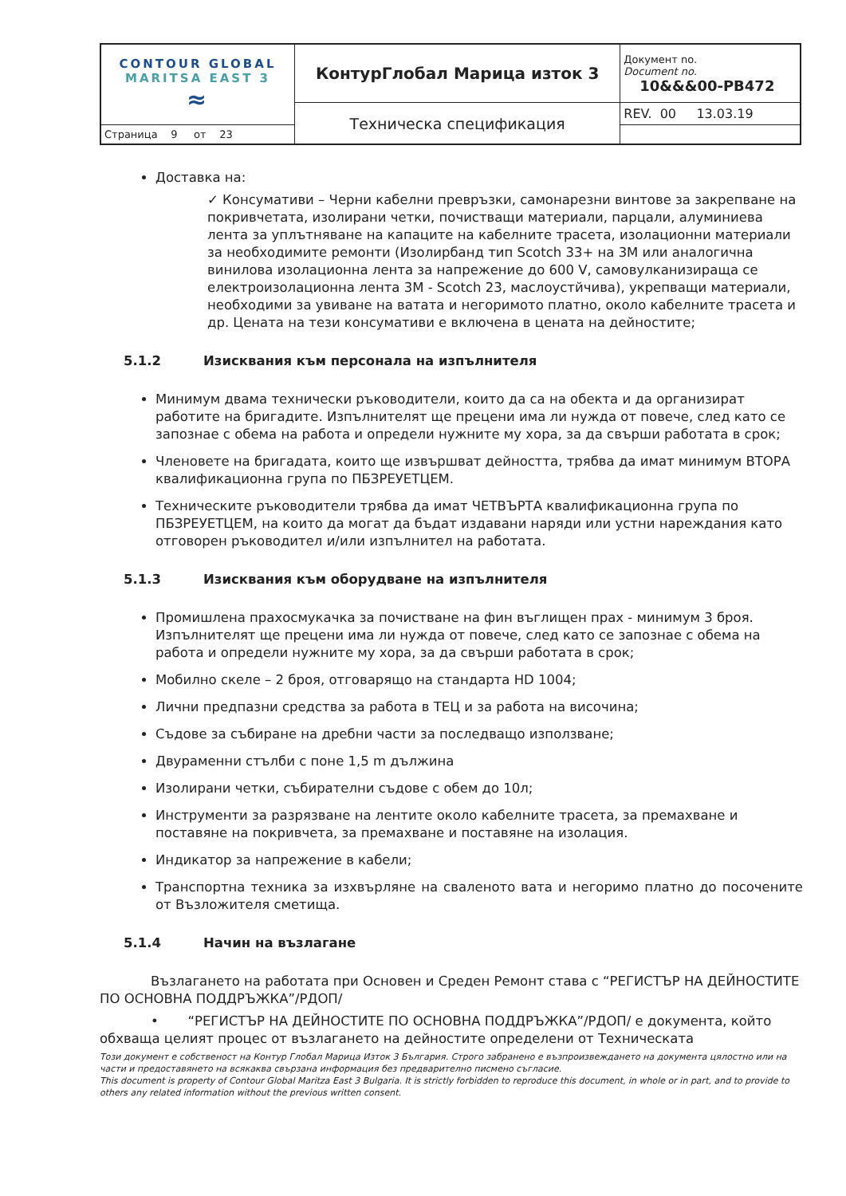| CONTOUR GLOBAL MARITSA EAST 3 ≈ | КонтурГлобал Марица изток 3 | Документ no. Document no. 10&&&00-PB472 |
| | Техническа спецификация | REV. 00 13.03.19 |
| | | Страница 9 от 23 |
Доставка на:
✓ Консумативи – Черни кабелни превръзки, самонарезни винтове за закрепване на покривчетата, изолирани четки, почистващи материали, парцали, алуминиева лента за уплътняване на капаците на кабелните трасета, изолационни материали за необходимите ремонти (Изолирбанд тип Scotch 33+ на 3M или аналогична винилова изолационна лента за напрежение до 600 V, самовулканизираща се електроизолационна лента 3M - Scotch 23, маслоустйчива), укрепващи материали, необходими за увиване на ватата и негоримото платно, около кабелните трасета и др. Цената на тези консумативи е включена в цената на дейностите;
5.1.2 Изисквания към персонала на изпълнителя
Минимум двама технически ръководители, които да са на обекта и да организират работите на бригадите. Изпълнителят ще прецени има ли нужда от повече, след като се запознае с обема на работа и определи нужните му хора, за да свърши работата в срок;
Членовете на бригадата, които ще извършват дейността, трябва да имат минимум ВТОРА квалификационна група по ПБЗРЕУЕТЦЕМ.
Техническите ръководители трябва да имат ЧЕТВЪРТА квалификационна група по ПБЗРЕУЕТЦЕМ, на които да могат да бъдат издавани наряди или устни нареждания като отговорен ръководител и/или изпълнител на работата.
5.1.3 Изисквания към оборудване на изпълнителя
Промишлена прахосмукачка за почистване на фин въглищен прах - минимум 3 броя. Изпълнителят ще прецени има ли нужда от повече, след като се запознае с обема на работа и определи нужните му хора, за да свърши работата в срок;
Мобилно скеле – 2 броя, отговарящо на стандарта HD 1004;
Лични предпазни средства за работа в ТЕЦ и за работа на височина;
Съдове за събиране на дребни части за последващо използване;
Двураменни стълби с поне 1,5 m дължина
Изолирани четки, събирателни съдове с обем до 10л;
Инструменти за разрязване на лентите около кабелните трасета, за премахване и поставяне на покривчета, за премахване и поставяне на изолация.
Индикатор за напрежение в кабели;
Транспортна техника за изхвърляне на сваленото вата и негоримо платно до посочените от Възложителя сметища.
5.1.4 Начин на възлагане
Възлагането на работата при Основен и Среден Ремонт става с “РЕГИСТЪР НА ДЕЙНОСТИТЕ ПО ОСНОВНА ПОДДРЪЖКА”/РДОП/
• “РЕГИСТЪР НА ДЕЙНОСТИТЕ ПО ОСНОВНА ПОДДРЪЖКА”/РДОП/ е документа, който обхваща целият процес от възлагането на дейностите определени от Техническата
Този документ е собственост на Контур Глобал Марица Изток 3 България. Строго забранено е възпроизвеждането на документа цялостно или на части и предоставянето на всякаква свързана информация без предварително писмено съгласие.
This document is property of Contour Global Maritza East 3 Bulgaria. It is strictly forbidden to reproduce this document, in whole or in part, and to provide to others any related information without the previous written consent.